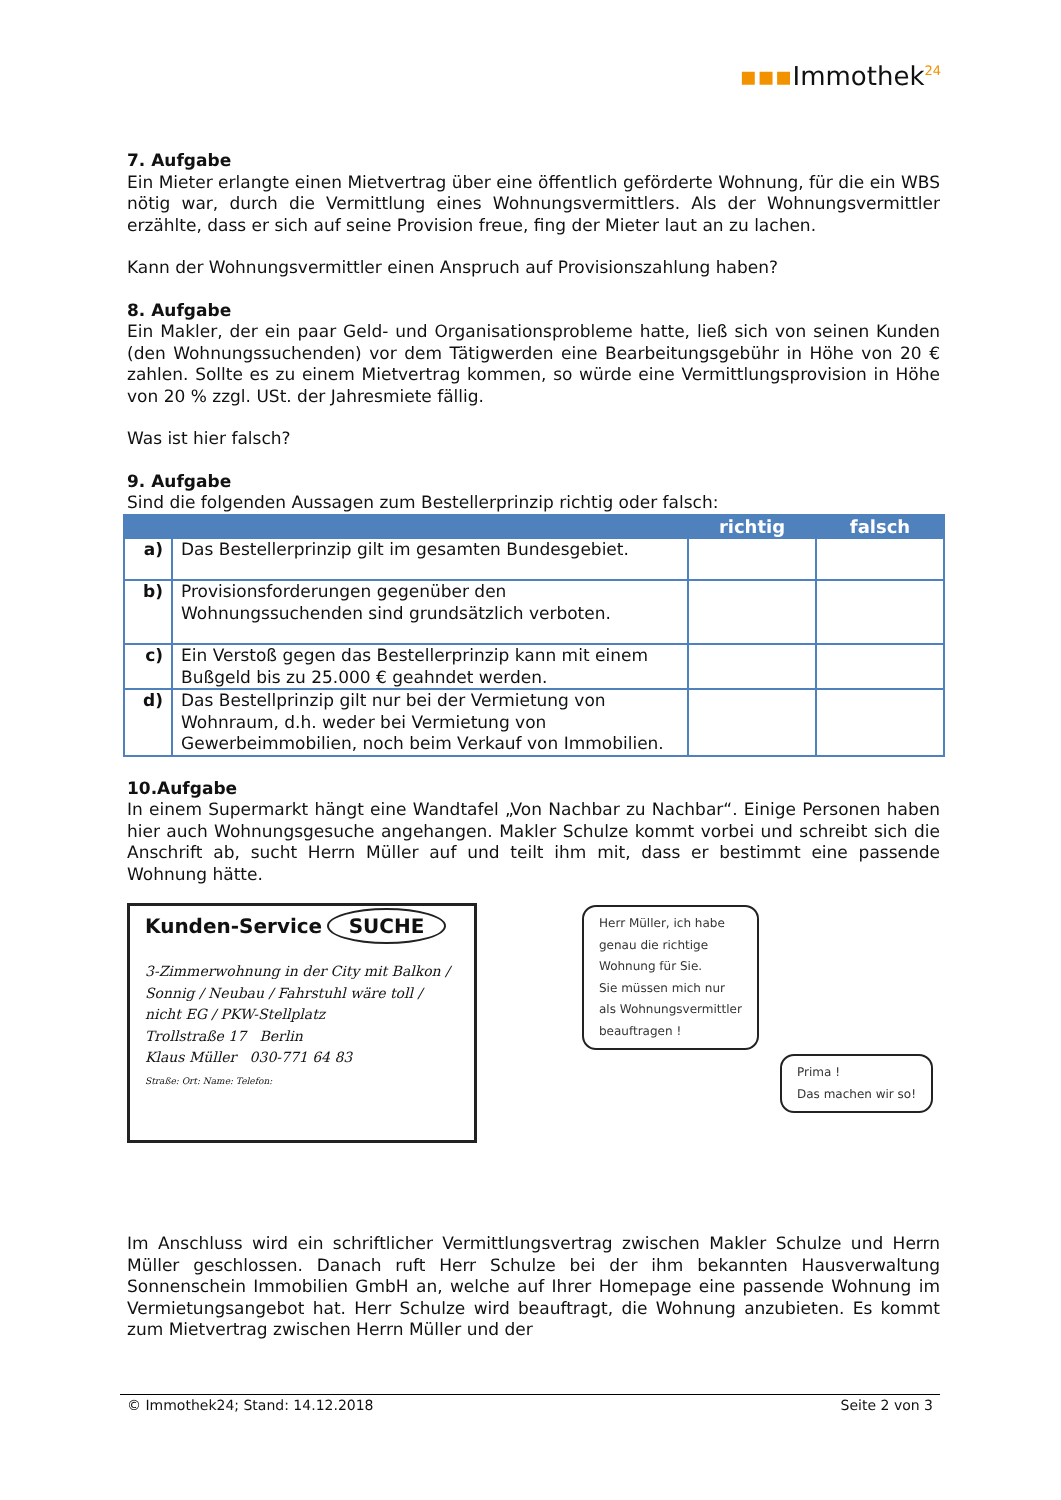▪▪▪Immothek<sup>24</sup>
7. Aufgabe
Ein Mieter erlangte einen Mietvertrag über eine öffentlich geförderte Wohnung, für die ein WBS nötig war, durch die Vermittlung eines Wohnungsvermittlers. Als der Wohnungsvermittler erzählte, dass er sich auf seine Provision freue, fing der Mieter laut an zu lachen.
Kann der Wohnungsvermittler einen Anspruch auf Provisionszahlung haben?
8. Aufgabe
Ein Makler, der ein paar Geld- und Organisationsprobleme hatte, ließ sich von seinen Kunden (den Wohnungssuchenden) vor dem Tätigwerden eine Bearbeitungsgebühr in Höhe von 20 € zahlen. Sollte es zu einem Mietvertrag kommen, so würde eine Vermittlungsprovision in Höhe von 20 % zzgl. USt. der Jahresmiete fällig.
Was ist hier falsch?
9. Aufgabe
Sind die folgenden Aussagen zum Bestellerprinzip richtig oder falsch:
| | | richtig | falsch |
| --- | --- | --- | --- |
| a) | Das Bestellerprinzip gilt im gesamten Bundesgebiet. | | |
| b) | Provisionsforderungen gegenüber den Wohnungssuchenden sind grundsätzlich verboten. | | |
| c) | Ein Verstoß gegen das Bestellerprinzip kann mit einem Bußgeld bis zu 25.000 € geahndet werden. | | |
| d) | Das Bestellprinzip gilt nur bei der Vermietung von Wohnraum, d.h. weder bei Vermietung von Gewerbeimmobilien, noch beim Verkauf von Immobilien. | | |
10.Aufgabe
In einem Supermarkt hängt eine Wandtafel „Von Nachbar zu Nachbar“. Einige Personen haben hier auch Wohnungsgesuche angehangen. Makler Schulze kommt vorbei und schreibt sich die Anschrift ab, sucht Herrn Müller auf und teilt ihm mit, dass er bestimmt eine passende Wohnung hätte.
Kunden-Service SUCHE
3-Zimmerwohnung in der City mit Balkon / Sonnig / Neubau / Fahrstuhl wäre toll / nicht EG / PKW-Stellplatz
Trollstraße 17 Berlin
Klaus Müller 030-771 64 83
Straße: Ort: Name: Telefon:
Herr Müller, ich habe
genau die richtige
Wohnung für Sie.
Sie müssen mich nur
als Wohnungsvermittler
beauftragen !
Prima !
Das machen wir so!
Im Anschluss wird ein schriftlicher Vermittlungsvertrag zwischen Makler Schulze und Herrn Müller geschlossen. Danach ruft Herr Schulze bei der ihm bekannten Hausverwaltung Sonnenschein Immobilien GmbH an, welche auf Ihrer Homepage eine passende Wohnung im Vermietungsangebot hat. Herr Schulze wird beauftragt, die Wohnung anzubieten. Es kommt zum Mietvertrag zwischen Herrn Müller und der
© Immothek24; Stand: 14.12.2018 Seite 2 von 3